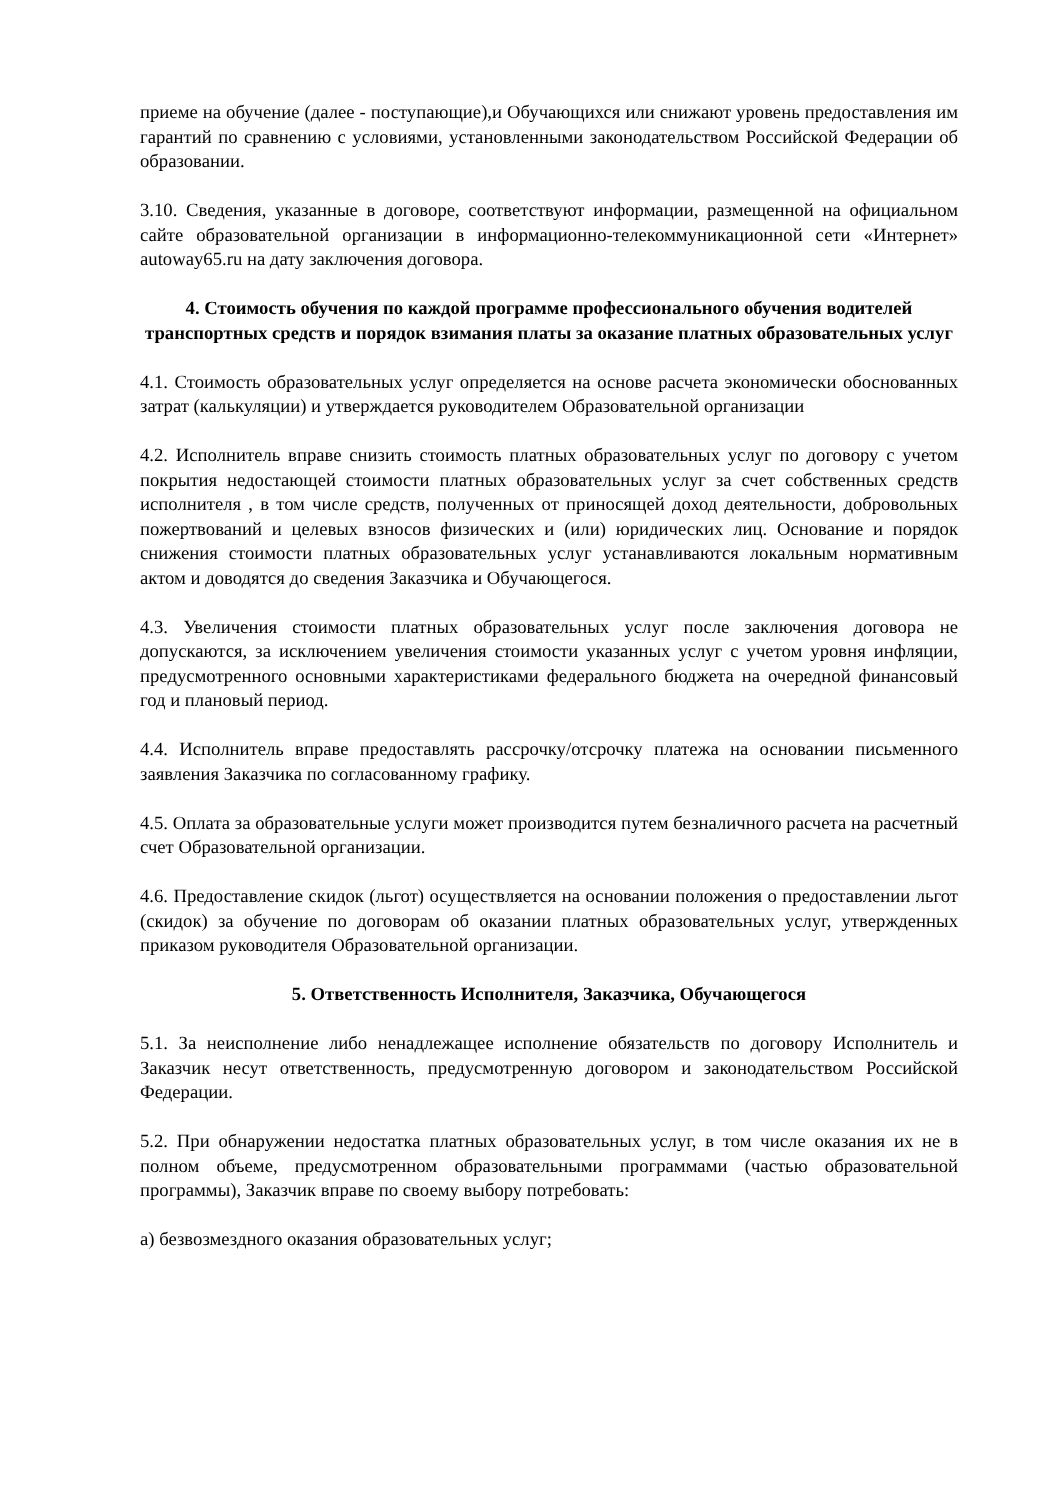приеме на обучение (далее - поступающие),и Обучающихся или снижают уровень предоставления им гарантий по сравнению с условиями, установленными законодательством Российской Федерации об образовании.
3.10. Сведения, указанные в договоре, соответствуют информации, размещенной на официальном сайте образовательной организации в информационно-телекоммуникационной сети «Интернет» autoway65.ru на дату заключения договора.
4. Стоимость обучения по каждой программе профессионального обучения водителей транспортных средств и порядок взимания платы за оказание платных образовательных услуг
4.1. Стоимость образовательных услуг определяется на основе расчета экономически обоснованных затрат (калькуляции) и утверждается руководителем Образовательной организации
4.2. Исполнитель вправе снизить стоимость платных образовательных услуг по договору с учетом покрытия недостающей стоимости платных образовательных услуг за счет собственных средств исполнителя , в том числе средств, полученных от приносящей доход деятельности, добровольных пожертвований и целевых взносов физических и (или) юридических лиц. Основание и порядок снижения стоимости платных образовательных услуг устанавливаются локальным нормативным актом и доводятся до сведения Заказчика и Обучающегося.
4.3. Увеличения стоимости платных образовательных услуг после заключения договора не допускаются, за исключением увеличения стоимости указанных услуг с учетом уровня инфляции, предусмотренного основными характеристиками федерального бюджета на очередной финансовый год и плановый период.
4.4. Исполнитель вправе предоставлять рассрочку/отсрочку платежа на основании письменного заявления Заказчика по согласованному графику.
4.5. Оплата за образовательные услуги может производится путем безналичного расчета на расчетный счет Образовательной организации.
4.6. Предоставление скидок (льгот) осуществляется на основании положения о предоставлении льгот (скидок) за обучение по договорам об оказании платных образовательных услуг, утвержденных приказом руководителя Образовательной организации.
5. Ответственность Исполнителя, Заказчика, Обучающегося
5.1. За неисполнение либо ненадлежащее исполнение обязательств по договору Исполнитель и Заказчик несут ответственность, предусмотренную договором и законодательством Российской Федерации.
5.2. При обнаружении недостатка платных образовательных услуг, в том числе оказания их не в полном объеме, предусмотренном образовательными программами (частью образовательной программы), Заказчик вправе по своему выбору потребовать:
а) безвозмездного оказания образовательных услуг;